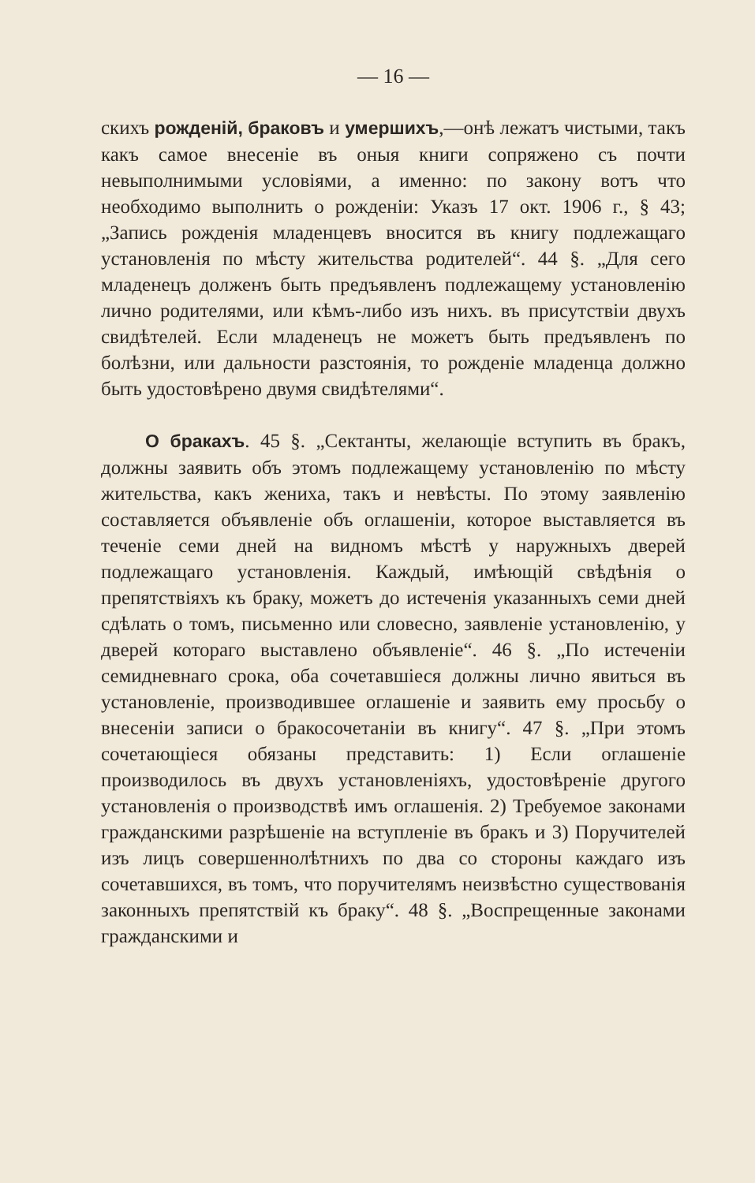— 16 —
скихъ рожденій, браковъ и умершихъ,—онѣ лежатъ чистыми, такъ какъ самое внесеніе въ оныя книги сопряжено съ почти невыполнимыми условіями, а именно: по закону вотъ что необходимо выполнить о рожденіи: Указъ 17 окт. 1906 г., § 43; „Запись рожденія младенцевъ вносится въ книгу подлежащаго установленія по мѣсту жительства родителей“. 44 §. „Для сего младенецъ долженъ быть предъявленъ подлежащему установленію лично родителями, или кѣмъ-либо изъ нихъ. въ присутствіи двухъ свидѣтелей. Если младенецъ не можетъ быть предъявленъ по болѣзни, или дальности разстоянія, то рожденіе младенца должно быть удостовѣрено двумя свидѣтелями“.
О бракахъ. 45 §. „Сектанты, желающіе вступить въ бракъ, должны заявить объ этомъ подлежащему установленію по мѣсту жительства, какъ жениха, такъ и невѣсты. По этому заявленію составляется объявленіе объ оглашеніи, которое выставляется въ теченіе семи дней на видномъ мѣстѣ у наружныхъ дверей подлежащаго установленія. Каждый, имѣющій свѣдѣнія о препятствіяхъ къ браку, можетъ до истеченія указанныхъ семи дней сдѣлать о томъ, письменно или словесно, заявленіе установленію, у дверей котораго выставлено объявленіе“. 46 §. „По истеченіи семидневнаго срока, оба сочетавшіеся должны лично явиться въ установленіе, производившее оглашеніе и заявить ему просьбу о внесеніи записи о бракосочетаніи въ книгу“. 47 §. „При этомъ сочетающіеся обязаны представить: 1) Если оглашеніе производилось въ двухъ установленіяхъ, удостовѣреніе другого установленія о производствѣ имъ оглашенія. 2) Требуемое законами гражданскими разрѣшеніе на вступленіе въ бракъ и 3) Поручителей изъ лицъ совершеннолѣтнихъ по два со стороны каждаго изъ сочетавшихся, въ томъ, что поручителямъ неизвѣстно существованія законныхъ препятствій къ браку“. 48 §. „Воспрещенные законами гражданскими и